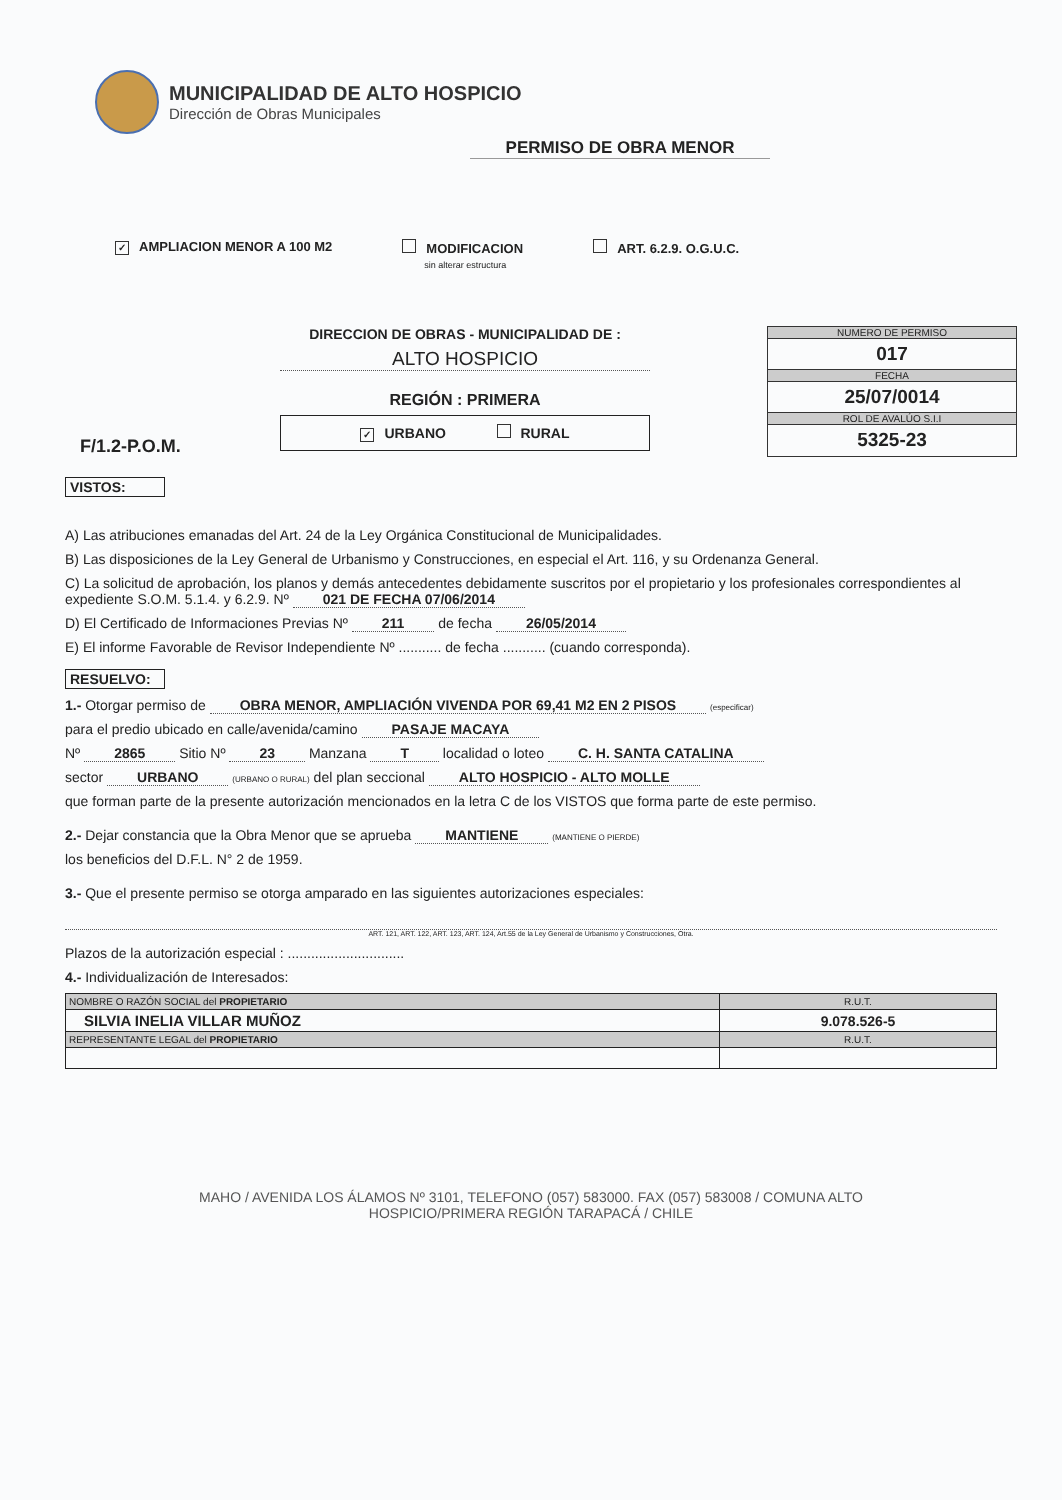MUNICIPALIDAD DE ALTO HOSPICIO
Dirección de Obras Municipales
PERMISO DE OBRA MENOR
✓ AMPLIACION MENOR A 100 M2 MODIFICACION
sin alterar estructura ART. 6.2.9. O.G.U.C.
F/1.2-P.O.M.
DIRECCION DE OBRAS - MUNICIPALIDAD DE :
ALTO HOSPICIO
REGIÓN : PRIMERA
✓ URBANO RURAL
NUMERO DE PERMISO
017
FECHA
25/07/0014
ROL DE AVALÚO S.I.I
5325-23
VISTOS:
A) Las atribuciones emanadas del Art. 24 de la Ley Orgánica Constitucional de Municipalidades.
B) Las disposiciones de la Ley General de Urbanismo y Construcciones, en especial el Art. 116, y su Ordenanza General.
C) La solicitud de aprobación, los planos y demás antecedentes debidamente suscritos por el propietario y los profesionales correspondientes al expediente S.O.M. 5.1.4. y 6.2.9. Nº 021 DE FECHA 07/06/2014
D) El Certificado de Informaciones Previas Nº 211 de fecha 26/05/2014
E) El informe Favorable de Revisor Independiente Nº ........... de fecha ........... (cuando corresponda).
RESUELVO:
1.- Otorgar permiso de OBRA MENOR, AMPLIACIÓN VIVENDA POR 69,41 M2 EN 2 PISOS (especificar)
para el predio ubicado en calle/avenida/camino PASAJE MACAYA
Nº 2865 Sitio Nº 23 Manzana T localidad o loteo C. H. SANTA CATALINA
sector URBANO (URBANO O RURAL) del plan seccional ALTO HOSPICIO - ALTO MOLLE
que forman parte de la presente autorización mencionados en la letra C de los VISTOS que forma parte de este permiso.
2.- Dejar constancia que la Obra Menor que se aprueba MANTIENE (MANTIENE O PIERDE)
los beneficios del D.F.L. N° 2 de 1959.
3.- Que el presente permiso se otorga amparado en las siguientes autorizaciones especiales:
ART. 121, ART. 122, ART. 123, ART. 124, Art.55 de la Ley General de Urbanismo y Construcciones, Otra.
Plazos de la autorización especial : ..............................
4.- Individualización de Interesados:
| NOMBRE O RAZÓN SOCIAL del PROPIETARIO | R.U.T. |
| SILVIA INELIA VILLAR MUÑOZ | 9.078.526-5 |
| REPRESENTANTE LEGAL del PROPIETARIO | R.U.T. |
MAHO / AVENIDA LOS ÁLAMOS Nº 3101, TELEFONO (057) 583000. FAX (057) 583008 / COMUNA ALTO
HOSPICIO/PRIMERA REGIÓN TARAPACÁ / CHILE